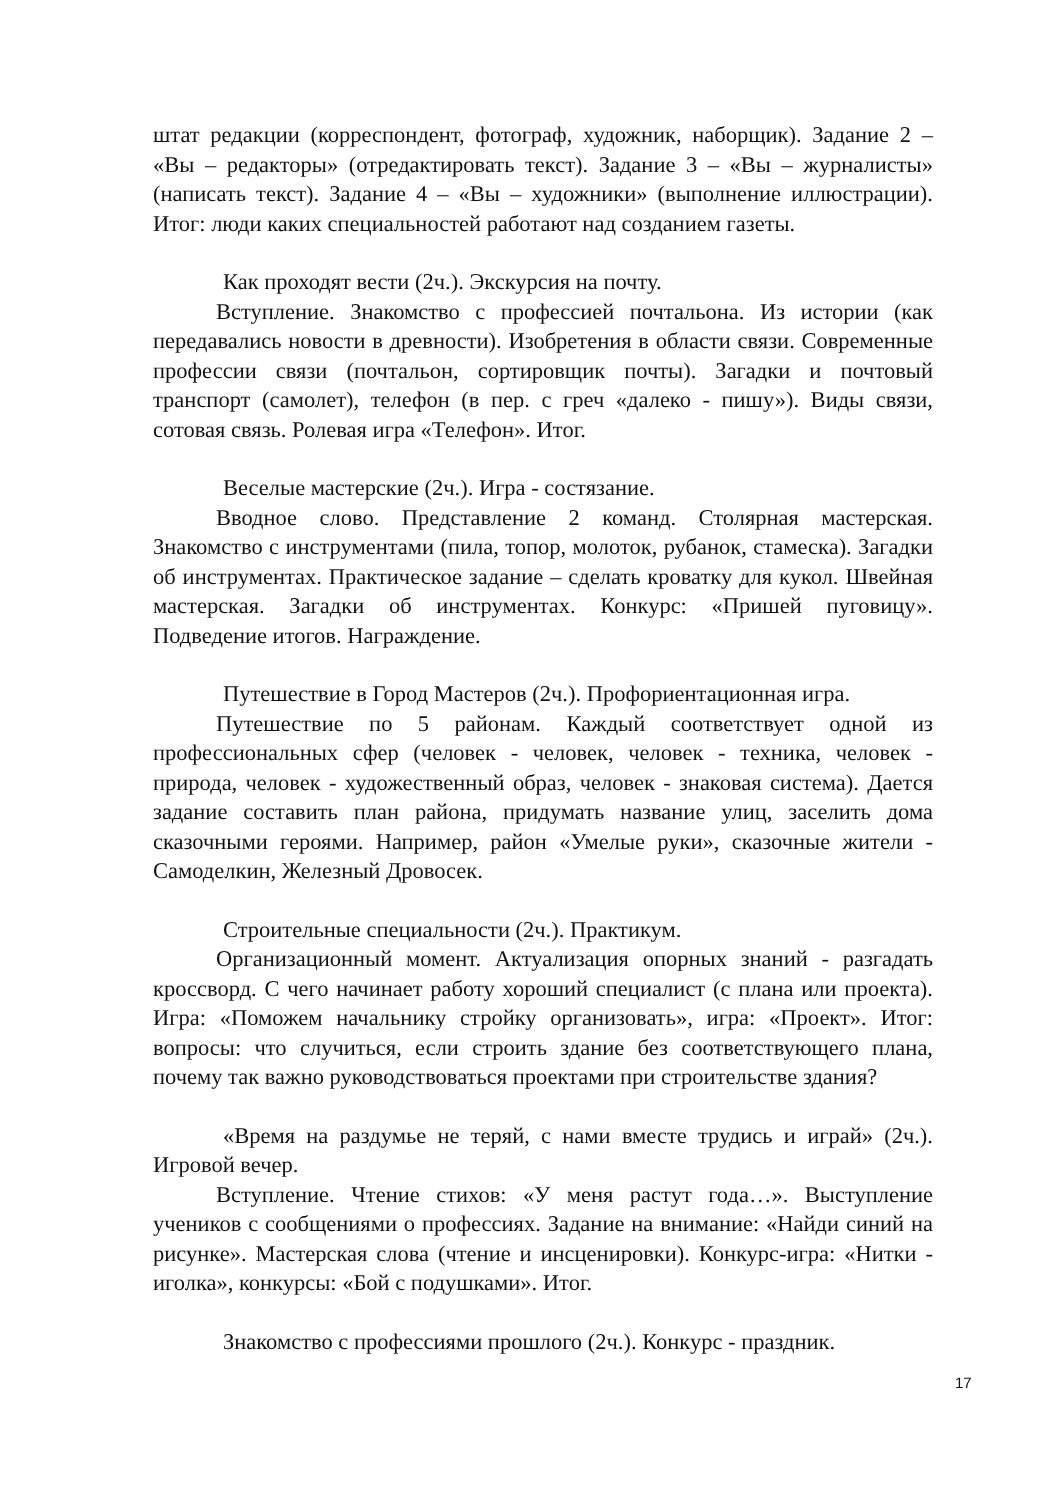штат редакции (корреспондент, фотограф, художник, наборщик). Задание 2 – «Вы – редакторы» (отредактировать текст). Задание 3 – «Вы – журналисты» (написать текст). Задание 4 – «Вы – художники» (выполнение иллюстрации). Итог: люди каких специальностей работают над созданием газеты.
Как проходят вести (2ч.). Экскурсия на почту.
Вступление. Знакомство с профессией почтальона. Из истории (как передавались новости в древности). Изобретения в области связи. Современные профессии связи (почтальон, сортировщик почты). Загадки и почтовый транспорт (самолет), телефон (в пер. с греч «далеко - пишу»). Виды связи, сотовая связь. Ролевая игра «Телефон». Итог.
Веселые мастерские (2ч.). Игра - состязание.
Вводное слово. Представление 2 команд. Столярная мастерская. Знакомство с инструментами (пила, топор, молоток, рубанок, стамеска). Загадки об инструментах. Практическое задание – сделать кроватку для кукол. Швейная мастерская. Загадки об инструментах. Конкурс: «Пришей пуговицу». Подведение итогов. Награждение.
Путешествие в Город Мастеров (2ч.). Профориентационная игра.
Путешествие по 5 районам. Каждый соответствует одной из профессиональных сфер (человек - человек, человек - техника, человек - природа, человек - художественный образ, человек - знаковая система). Дается задание составить план района, придумать название улиц, заселить дома сказочными героями. Например, район «Умелые руки», сказочные жители - Самоделкин, Железный Дровосек.
Строительные специальности (2ч.). Практикум.
Организационный момент. Актуализация опорных знаний - разгадать кроссворд. С чего начинает работу хороший специалист (с плана или проекта). Игра: «Поможем начальнику стройку организовать», игра: «Проект». Итог: вопросы: что случиться, если строить здание без соответствующего плана, почему так важно руководствоваться проектами при строительстве здания?
«Время на раздумье не теряй, с нами вместе трудись и играй» (2ч.). Игровой вечер.
Вступление. Чтение стихов: «У меня растут года…». Выступление учеников с сообщениями о профессиях. Задание на внимание: «Найди синий на рисунке». Мастерская слова (чтение и инсценировки). Конкурс-игра: «Нитки - иголка», конкурсы: «Бой с подушками». Итог.
Знакомство с профессиями прошлого (2ч.). Конкурс - праздник.
17